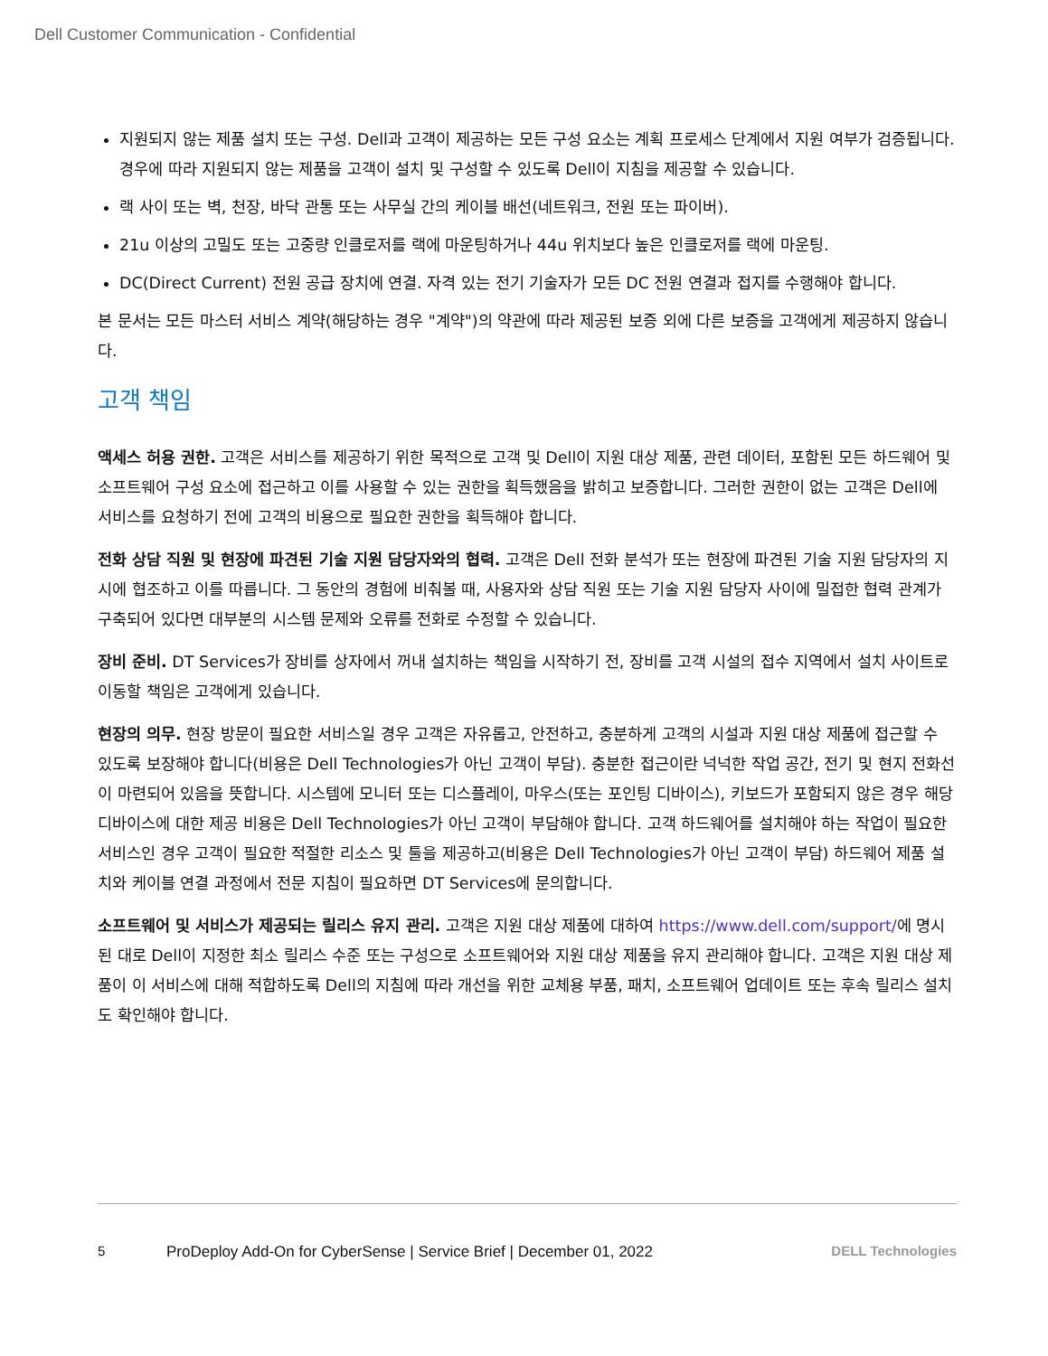Dell Customer Communication - Confidential
지원되지 않는 제품 설치 또는 구성. Dell과 고객이 제공하는 모든 구성 요소는 계획 프로세스 단계에서 지원 여부가 검증됩니다. 경우에 따라 지원되지 않는 제품을 고객이 설치 및 구성할 수 있도록 Dell이 지침을 제공할 수 있습니다.
랙 사이 또는 벽, 천장, 바닥 관통 또는 사무실 간의 케이블 배선(네트워크, 전원 또는 파이버).
21u 이상의 고밀도 또는 고중량 인클로저를 랙에 마운팅하거나 44u 위치보다 높은 인클로저를 랙에 마운팅.
DC(Direct Current) 전원 공급 장치에 연결. 자격 있는 전기 기술자가 모든 DC 전원 연결과 접지를 수행해야 합니다.
본 문서는 모든 마스터 서비스 계약(해당하는 경우 "계약")의 약관에 따라 제공된 보증 외에 다른 보증을 고객에게 제공하지 않습니다.
고객 책임
액세스 허용 권한. 고객은 서비스를 제공하기 위한 목적으로 고객 및 Dell이 지원 대상 제품, 관련 데이터, 포함된 모든 하드웨어 및 소프트웨어 구성 요소에 접근하고 이를 사용할 수 있는 권한을 획득했음을 밝히고 보증합니다. 그러한 권한이 없는 고객은 Dell에 서비스를 요청하기 전에 고객의 비용으로 필요한 권한을 획득해야 합니다.
전화 상담 직원 및 현장에 파견된 기술 지원 담당자와의 협력. 고객은 Dell 전화 분석가 또는 현장에 파견된 기술 지원 담당자의 지시에 협조하고 이를 따릅니다. 그 동안의 경험에 비춰볼 때, 사용자와 상담 직원 또는 기술 지원 담당자 사이에 밀접한 협력 관계가 구축되어 있다면 대부분의 시스템 문제와 오류를 전화로 수정할 수 있습니다.
장비 준비. DT Services가 장비를 상자에서 꺼내 설치하는 책임을 시작하기 전, 장비를 고객 시설의 접수 지역에서 설치 사이트로 이동할 책임은 고객에게 있습니다.
현장의 의무. 현장 방문이 필요한 서비스일 경우 고객은 자유롭고, 안전하고, 충분하게 고객의 시설과 지원 대상 제품에 접근할 수 있도록 보장해야 합니다(비용은 Dell Technologies가 아닌 고객이 부담). 충분한 접근이란 넉넉한 작업 공간, 전기 및 현지 전화선이 마련되어 있음을 뜻합니다. 시스템에 모니터 또는 디스플레이, 마우스(또는 포인팅 디바이스), 키보드가 포함되지 않은 경우 해당 디바이스에 대한 제공 비용은 Dell Technologies가 아닌 고객이 부담해야 합니다. 고객 하드웨어를 설치해야 하는 작업이 필요한 서비스인 경우 고객이 필요한 적절한 리소스 및 툴을 제공하고(비용은 Dell Technologies가 아닌 고객이 부담) 하드웨어 제품 설치와 케이블 연결 과정에서 전문 지침이 필요하면 DT Services에 문의합니다.
소프트웨어 및 서비스가 제공되는 릴리스 유지 관리. 고객은 지원 대상 제품에 대하여 https://www.dell.com/support/에 명시된 대로 Dell이 지정한 최소 릴리스 수준 또는 구성으로 소프트웨어와 지원 대상 제품을 유지 관리해야 합니다. 고객은 지원 대상 제품이 이 서비스에 대해 적합하도록 Dell의 지침에 따라 개선을 위한 교체용 부품, 패치, 소프트웨어 업데이트 또는 후속 릴리스 설치도 확인해야 합니다.
5 ProDeploy Add-On for CyberSense | Service Brief | December 01, 2022 DELL Technologies